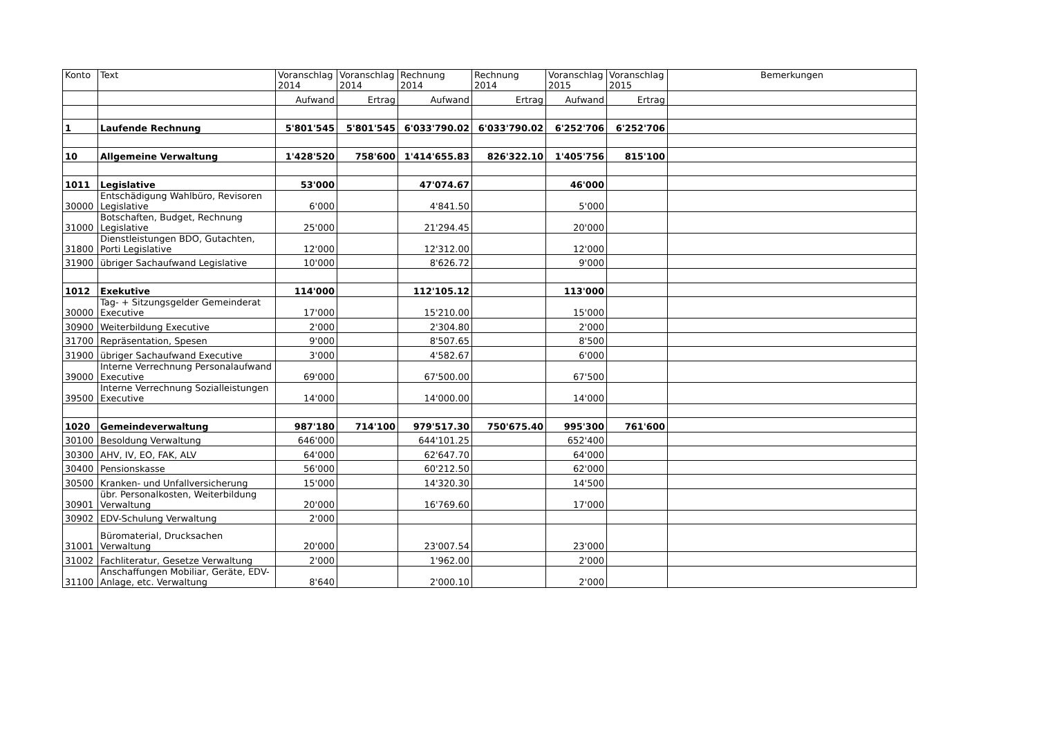| Konto | Text | Voranschlag 2014 | Voranschlag 2014 | Rechnung 2014 | Rechnung 2014 | Voranschlag 2015 | Voranschlag 2015 | Bemerkungen |
| --- | --- | --- | --- | --- | --- | --- | --- | --- |
| | | Aufwand | Ertrag | Aufwand | Ertrag | Aufwand | Ertrag | |
| 1 | Laufende Rechnung | 5'801'545 | 5'801'545 | 6'033'790.02 | 6'033'790.02 | 6'252'706 | 6'252'706 | |
| 10 | Allgemeine Verwaltung | 1'428'520 | 758'600 | 1'414'655.83 | 826'322.10 | 1'405'756 | 815'100 | |
| 1011 | Legislative | 53'000 | | 47'074.67 | | 46'000 | | |
| 30000 | Entschädigung Wahlbüro, Revisoren Legislative | 6'000 | | 4'841.50 | | 5'000 | | |
| 31000 | Botschaften, Budget, Rechnung Legislative | 25'000 | | 21'294.45 | | 20'000 | | |
| 31800 | Dienstleistungen BDO, Gutachten, Porti Legislative | 12'000 | | 12'312.00 | | 12'000 | | |
| 31900 | übriger Sachaufwand Legislative | 10'000 | | 8'626.72 | | 9'000 | | |
| 1012 | Exekutive | 114'000 | | 112'105.12 | | 113'000 | | |
| 30000 | Tag- + Sitzungsgelder Gemeinderat Executive | 17'000 | | 15'210.00 | | 15'000 | | |
| 30900 | Weiterbildung Executive | 2'000 | | 2'304.80 | | 2'000 | | |
| 31700 | Repräsentation, Spesen | 9'000 | | 8'507.65 | | 8'500 | | |
| 31900 | übriger Sachaufwand Executive | 3'000 | | 4'582.67 | | 6'000 | | |
| 39000 | Interne Verrechnung Personalaufwand Executive | 69'000 | | 67'500.00 | | 67'500 | | |
| 39500 | Interne Verrechnung Sozialleistungen Executive | 14'000 | | 14'000.00 | | 14'000 | | |
| 1020 | Gemeindeverwaltung | 987'180 | 714'100 | 979'517.30 | 750'675.40 | 995'300 | 761'600 | |
| 30100 | Besoldung Verwaltung | 646'000 | | 644'101.25 | | 652'400 | | |
| 30300 | AHV, IV, EO, FAK, ALV | 64'000 | | 62'647.70 | | 64'000 | | |
| 30400 | Pensionskasse | 56'000 | | 60'212.50 | | 62'000 | | |
| 30500 | Kranken- und Unfallversicherung | 15'000 | | 14'320.30 | | 14'500 | | |
| 30901 | übr. Personalkosten, Weiterbildung Verwaltung | 20'000 | | 16'769.60 | | 17'000 | | |
| 30902 | EDV-Schulung Verwaltung | 2'000 | | | | | | |
| 31001 | Büromaterial, Drucksachen Verwaltung | 20'000 | | 23'007.54 | | 23'000 | | |
| 31002 | Fachliteratur, Gesetze Verwaltung | 2'000 | | 1'962.00 | | 2'000 | | |
| 31100 | Anschaffungen Mobiliar, Geräte, EDV-Anlage, etc. Verwaltung | 8'640 | | 2'000.10 | | 2'000 | | |